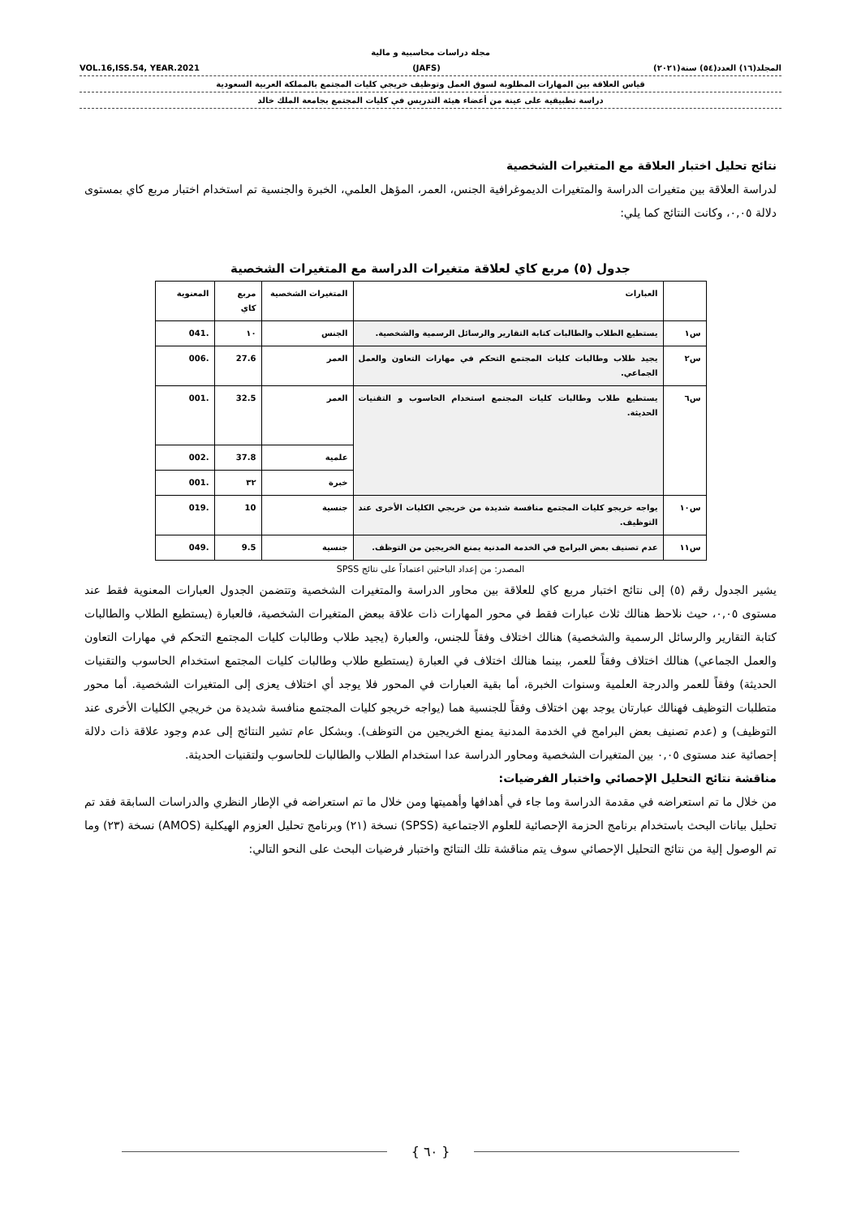مجلة دراسات محاسبية و مالية
المجلد(١٦) العدد(٥٤) سنة(٢٠٢١) (JAFS) VOL.16,ISS.54, YEAR.2021
قياس العلاقة بين المهارات المطلوبة لسوق العمل وتوظيف خريجي كليات المجتمع بالمملكة العربية السعودية
دراسة تطبيقية على عينة من أعضاء هيئة التدريس في كليات المجتمع بجامعة الملك خالد
نتائج تحليل اختبار العلاقة مع المتغيرات الشخصية
لدراسة العلاقة بين متغيرات الدراسة والمتغيرات الديموغرافية الجنس، العمر، المؤهل العلمي، الخبرة والجنسية تم استخدام اختبار مربع كاي بمستوى دلالة ٠,٠٥، وكانت النتائج كما يلي:
جدول (٥) مربع كاي لعلاقة متغيرات الدراسة مع المتغيرات الشخصية
| | العبارات | المتغيرات الشخصية | مربع كاي | المعنوية |
| --- | --- | --- | --- | --- |
| س١ | يستطيع الطلاب والطالبات كتابة التقارير والرسائل الرسمية والشخصية. | الجنس | ١٠ | .041 |
| س٢ | يجيد طلاب وطالبات كليات المجتمع التحكم في مهارات التعاون والعمل الجماعي. | العمر | 27.6 | .006 |
| س٦ | يستطيع طلاب وطالبات كليات المجتمع استخدام الحاسوب و التقنيات الحديثة. | العمر | 32.5 | .001 |
| | | علمية | 37.8 | .002 |
| | | خبرة | ٣٢ | .001 |
| س١٠ | يواجه خريجو كليات المجتمع منافسة شديدة من خريجي الكليات الأخرى عند التوظيف. | جنسية | 10 | .019 |
| س١١ | عدم تصنيف بعض البرامج في الخدمة المدنية يمنع الخريجين من التوظف. | جنسية | 9.5 | .049 |
المصدر: من إعداد الباحثين اعتماداً على نتائج SPSS
يشير الجدول رقم (٥) إلى نتائج اختبار مربع كاي للعلاقة بين محاور الدراسة والمتغيرات الشخصية وتتضمن الجدول العبارات المعنوية فقط عند مستوى ٠,٠٥، حيث نلاحظ هنالك ثلاث عبارات فقط في محور المهارات ذات علاقة ببعض المتغيرات الشخصية، فالعبارة (يستطيع الطلاب والطالبات كتابة التقارير والرسائل الرسمية والشخصية) هنالك اختلاف وفقاً للجنس، والعبارة (يجيد طلاب وطالبات كليات المجتمع التحكم في مهارات التعاون والعمل الجماعي) هنالك اختلاف وفقاً للعمر، بينما هنالك اختلاف في العبارة (يستطيع طلاب وطالبات كليات المجتمع استخدام الحاسوب والتقنيات الحديثة) وفقاً للعمر والدرجة العلمية وسنوات الخبرة، أما بقية العبارات في المحور فلا يوجد أي اختلاف يعزى إلى المتغيرات الشخصية. أما محور متطلبات التوظيف فهنالك عبارتان يوجد بهن اختلاف وفقاً للجنسية هما (يواجه خريجو كليات المجتمع منافسة شديدة من خريجي الكليات الأخرى عند التوظيف) و (عدم تصنيف بعض البرامج في الخدمة المدنية يمنع الخريجين من التوظف). وبشكل عام تشير النتائج إلى عدم وجود علاقة ذات دلالة إحصائية عند مستوى ٠,٠٥ بين المتغيرات الشخصية ومحاور الدراسة عدا استخدام الطلاب والطالبات للحاسوب ولتقنيات الحديثة.
مناقشة نتائج التحليل الإحصائي واختبار الفرضيات:
من خلال ما تم استعراضه في مقدمة الدراسة وما جاء في أهدافها وأهميتها ومن خلال ما تم استعراضه في الإطار النظري والدراسات السابقة فقد تم تحليل بيانات البحث باستخدام برنامج الحزمة الإحصائية للعلوم الاجتماعية (SPSS) نسخة (٢١) وبرنامج تحليل العزوم الهيكلية (AMOS) نسخة (٢٣) وما تم الوصول إلية من نتائج التحليل الإحصائي سوف يتم مناقشة تلك النتائج واختبار فرضيات البحث على النحو التالي:
{ ٦٠ }